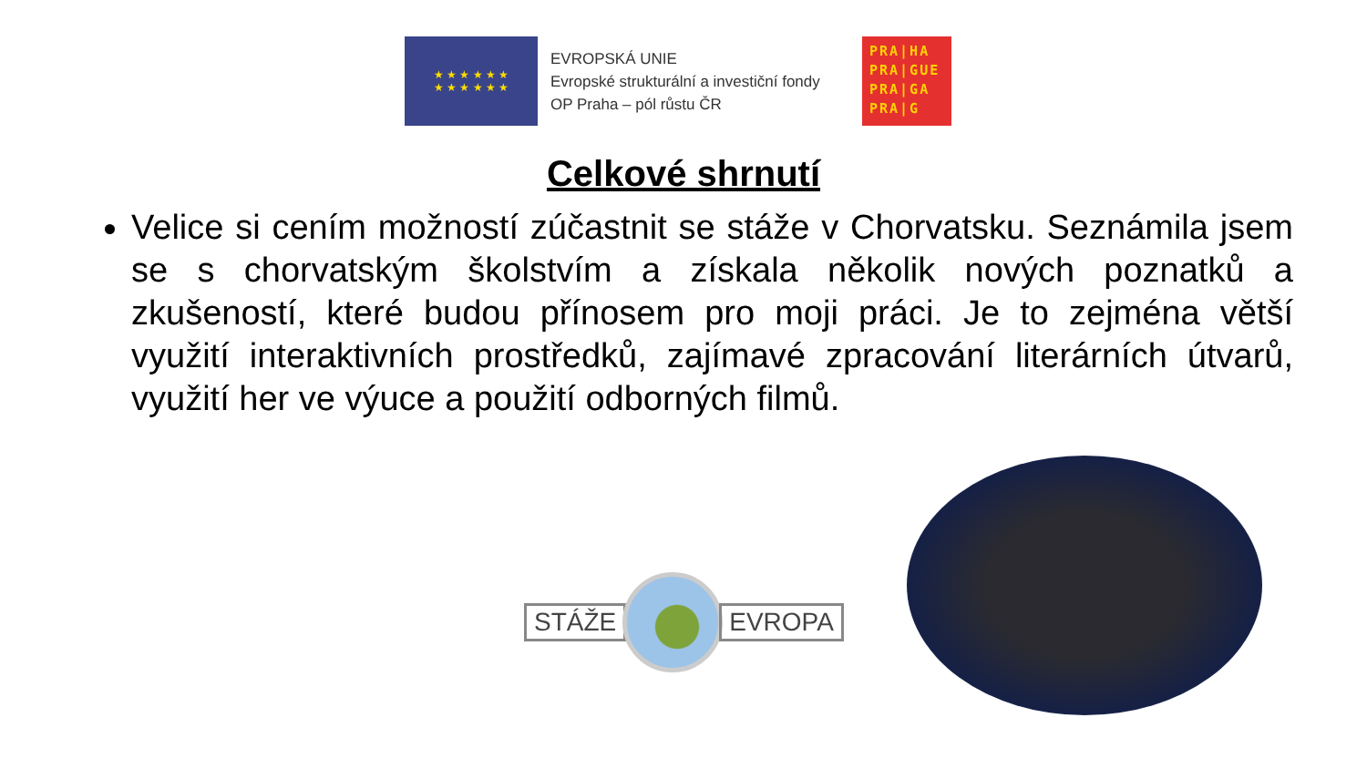★ ★ ★ ★ ★ ★
★ ★ ★ ★ ★ ★
EVROPSKÁ UNIE
Evropské strukturální a investiční fondy
OP Praha – pól růstu ČR
PRA|HA
PRA|GUE
PRA|GA
PRA|G
Celkové shrnutí
Velice si cením možností zúčastnit se stáže v Chorvatsku. Seznámila jsem se s chorvatským školstvím a získala několik nových poznatků a zkušeností, které budou přínosem pro moji práci. Je to zejména větší využití interaktivních prostředků, zajímavé zpracování literárních útvarů, využití her ve výuce a použití odborných filmů.
STÁŽE EVROPA